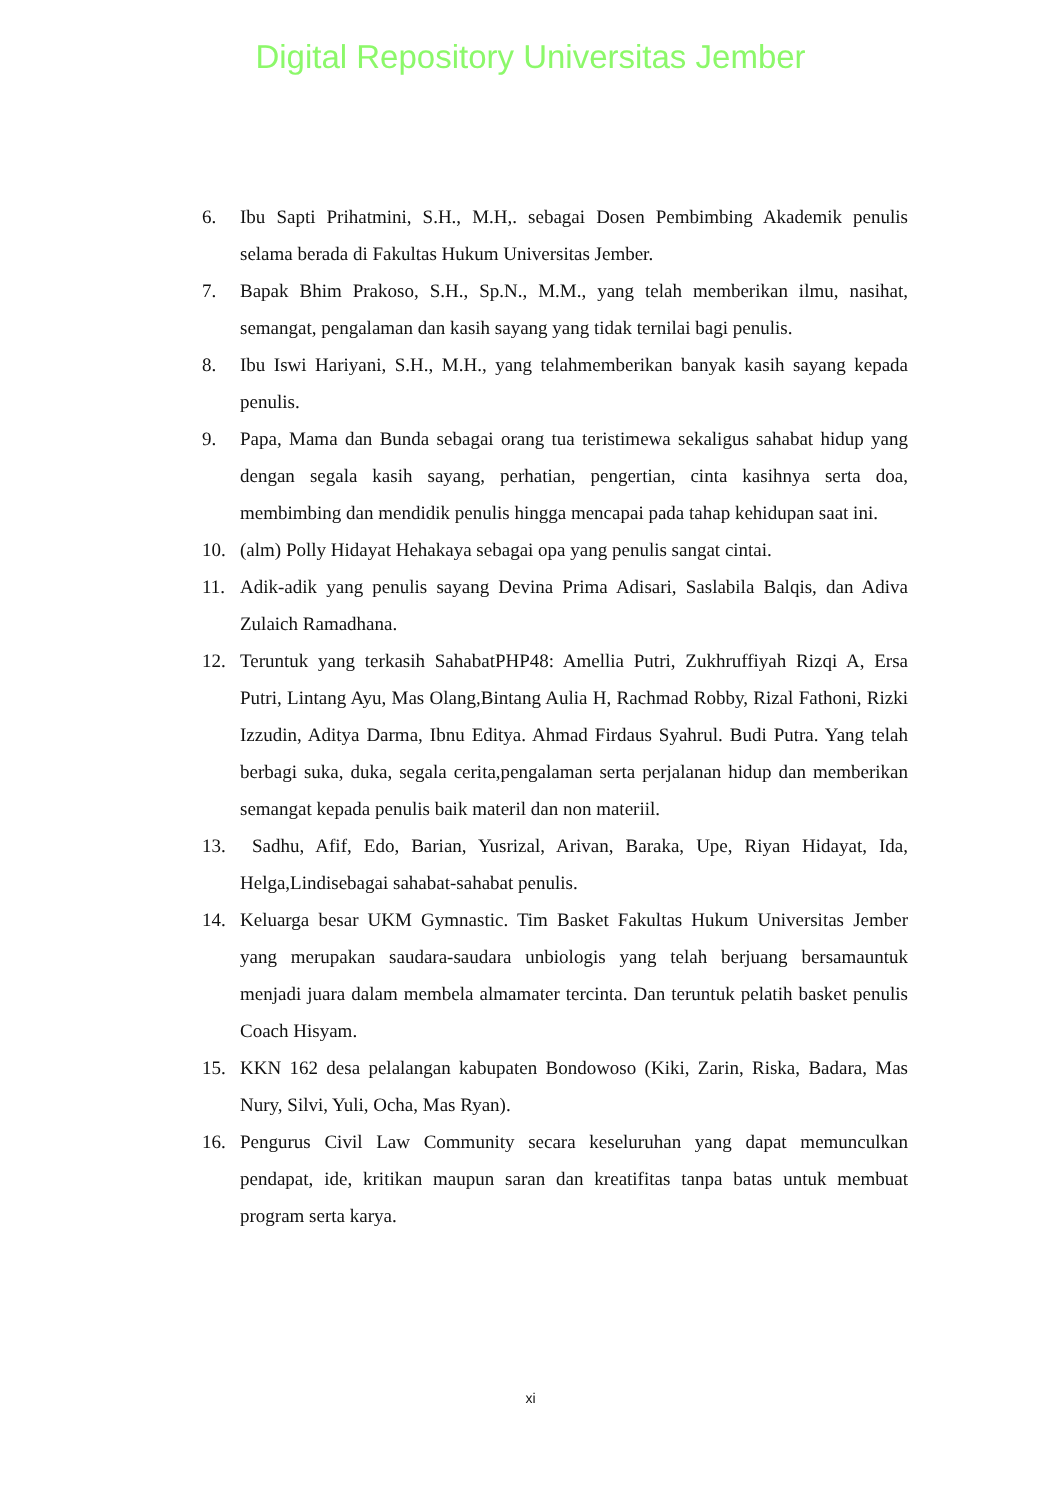Digital Repository Universitas Jember
6. Ibu Sapti Prihatmini, S.H., M.H,. sebagai Dosen Pembimbing Akademik penulis selama berada di Fakultas Hukum Universitas Jember.
7. Bapak Bhim Prakoso, S.H., Sp.N., M.M., yang telah memberikan ilmu, nasihat, semangat, pengalaman dan kasih sayang yang tidak ternilai bagi penulis.
8. Ibu Iswi Hariyani, S.H., M.H., yang telahmemberikan banyak kasih sayang kepada penulis.
9. Papa, Mama dan Bunda sebagai orang tua teristimewa sekaligus sahabat hidup yang dengan segala kasih sayang, perhatian, pengertian, cinta kasihnya serta doa, membimbing dan mendidik penulis hingga mencapai pada tahap kehidupan saat ini.
10. (alm) Polly Hidayat Hehakaya sebagai opa yang penulis sangat cintai.
11. Adik-adik yang penulis sayang Devina Prima Adisari, Saslabila Balqis, dan Adiva Zulaich Ramadhana.
12. Teruntuk yang terkasih SahabatPHP48: Amellia Putri, Zukhruffiyah Rizqi A, Ersa Putri, Lintang Ayu, Mas Olang,Bintang Aulia H, Rachmad Robby, Rizal Fathoni, Rizki Izzudin, Aditya Darma, Ibnu Editya. Ahmad Firdaus Syahrul. Budi Putra. Yang telah berbagi suka, duka, segala cerita,pengalaman serta perjalanan hidup dan memberikan semangat kepada penulis baik materil dan non materiil.
13. Sadhu, Afif, Edo, Barian, Yusrizal, Arivan, Baraka, Upe, Riyan Hidayat, Ida, Helga,Lindisebagai sahabat-sahabat penulis.
14. Keluarga besar UKM Gymnastic. Tim Basket Fakultas Hukum Universitas Jember yang merupakan saudara-saudara unbiologis yang telah berjuang bersamauntuk menjadi juara dalam membela almamater tercinta. Dan teruntuk pelatih basket penulis Coach Hisyam.
15. KKN 162 desa pelalangan kabupaten Bondowoso (Kiki, Zarin, Riska, Badara, Mas Nury, Silvi, Yuli, Ocha, Mas Ryan).
16. Pengurus Civil Law Community secara keseluruhan yang dapat memunculkan pendapat, ide, kritikan maupun saran dan kreatifitas tanpa batas untuk membuat program serta karya.
xi